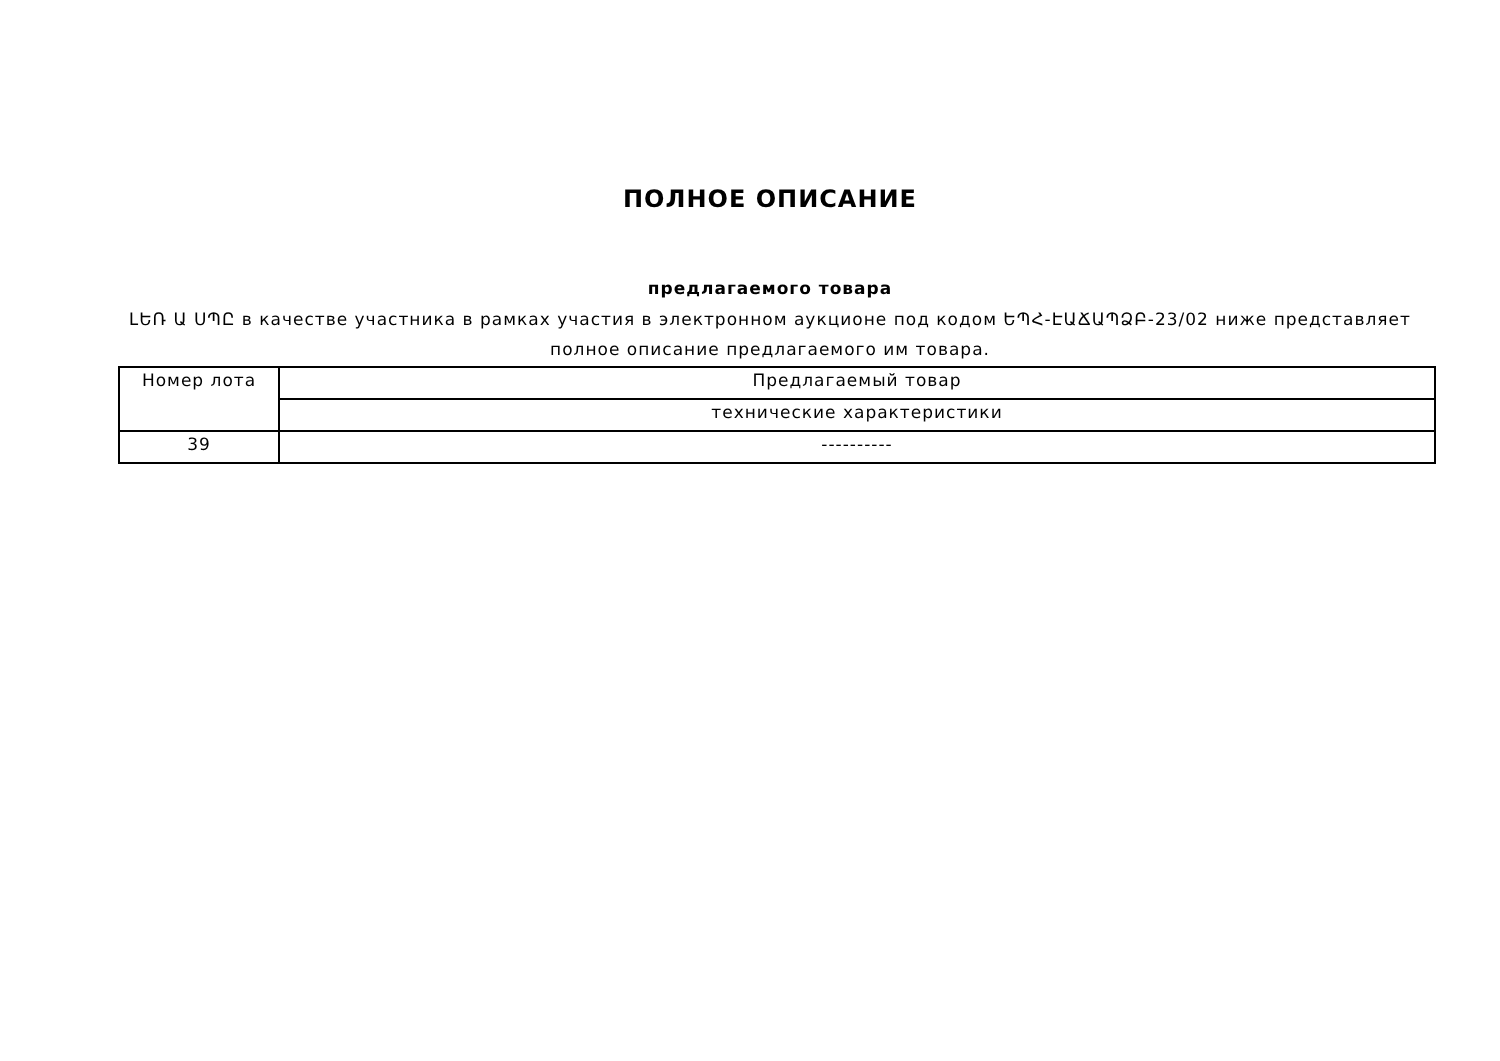ПОЛНОЕ ОПИСАНИЕ
предлагаемого товара
ԼԵՌ Ա ՍՊԸ в качестве участника в рамках участия в электронном аукционе под кодом ԵՊՀ-ԷԱՃԱՊՁԲ-23/02 ниже представляет полное описание предлагаемого им товара.
| Номер лота | Предлагаемый товар |
| --- | --- |
| | технические характеристики |
| 39 | ---------- |